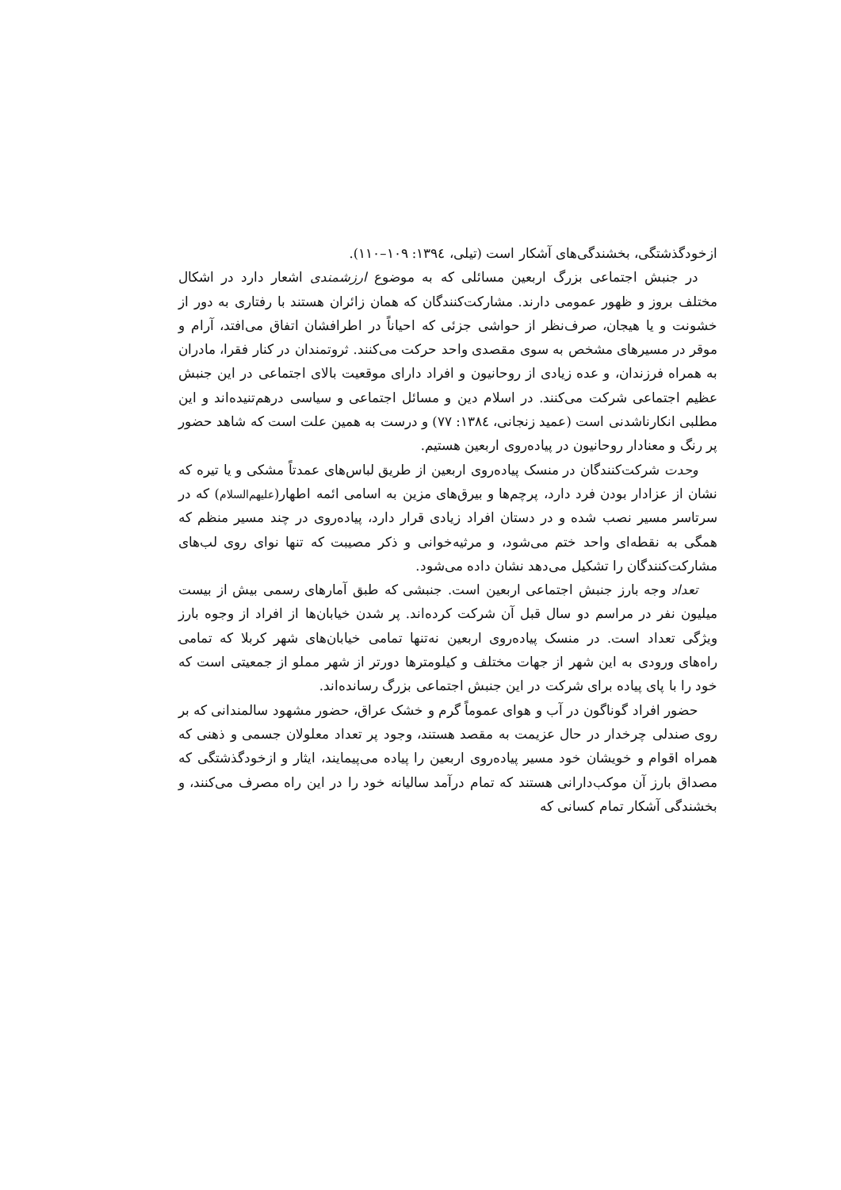ازخودگذشتگی، بخشندگی‌های آشکار است (تیلی، ۱۳۹٤: ۱۰۹–۱۱۰).
در جنبش اجتماعی بزرگ اربعین مسائلی که به موضوع ارزشمندی اشعار دارد در اشکال مختلف بروز و ظهور عمومی دارند. مشارکت‌کنندگان که همان زائران هستند با رفتاری به دور از خشونت و یا هیجان، صرف‌نظر از حواشی جزئی که احیاناً در اطرافشان اتفاق می‌افتد، آرام و موقر در مسیرهای مشخص به سوی مقصدی واحد حرکت می‌کنند. ثروتمندان در کنار فقرا، مادران به همراه فرزندان، و عده زیادی از روحانیون و افراد دارای موقعیت بالای اجتماعی در این جنبش عظیم اجتماعی شرکت می‌کنند. در اسلام دین و مسائل اجتماعی و سیاسی درهم‌تنیده‌اند و این مطلبی انکارناشدنی است (عمید زنجانی، ۱۳۸٤: ۷۷) و درست به همین علت است که شاهد حضور پر رنگ و معنادار روحانیون در پیاده‌روی اربعین هستیم.
وحدت شرکت‌کنندگان در منسک پیاده‌روی اربعین از طریق لباس‌های عمدتاً مشکی و یا تیره که نشان از عزادار بودن فرد دارد، پرچم‌ها و بیرق‌های مزین به اسامی ائمه اطهار(علیهم‌السلام) که در سرتاسر مسیر نصب شده و در دستان افراد زیادی قرار دارد، پیاده‌روی در چند مسیر منظم که همگی به نقطه‌ای واحد ختم می‌شود، و مرثیه‌خوانی و ذکر مصیبت که تنها نوای روی لب‌های مشارکت‌کنندگان را تشکیل می‌دهد نشان داده می‌شود.
تعداد وجه بارز جنبش اجتماعی اربعین است. جنبشی که طبق آمارهای رسمی بیش از بیست میلیون نفر در مراسم دو سال قبل آن شرکت کرده‌اند. پر شدن خیابان‌ها از افراد از وجوه بارز ویژگی تعداد است. در منسک پیاده‌روی اربعین نه‌تنها تمامی خیابان‌های شهر کربلا که تمامی راه‌های ورودی به این شهر از جهات مختلف و کیلومترها دورتر از شهر مملو از جمعیتی است که خود را با پای پیاده برای شرکت در این جنبش اجتماعی بزرگ رسانده‌اند.
حضور افراد گوناگون در آب و هوای عموماً گرم و خشک عراق، حضور مشهود سالمندانی که بر روی صندلی چرخدار در حال عزیمت به مقصد هستند، وجود پر تعداد معلولان جسمی و ذهنی که همراه اقوام و خویشان خود مسیر پیاده‌روی اربعین را پیاده می‌پیمایند، ایثار و ازخودگذشتگی که مصداق بارز آن موکب‌دارانی هستند که تمام درآمد سالیانه خود را در این راه مصرف می‌کنند، و بخشندگی آشکار تمام کسانی که